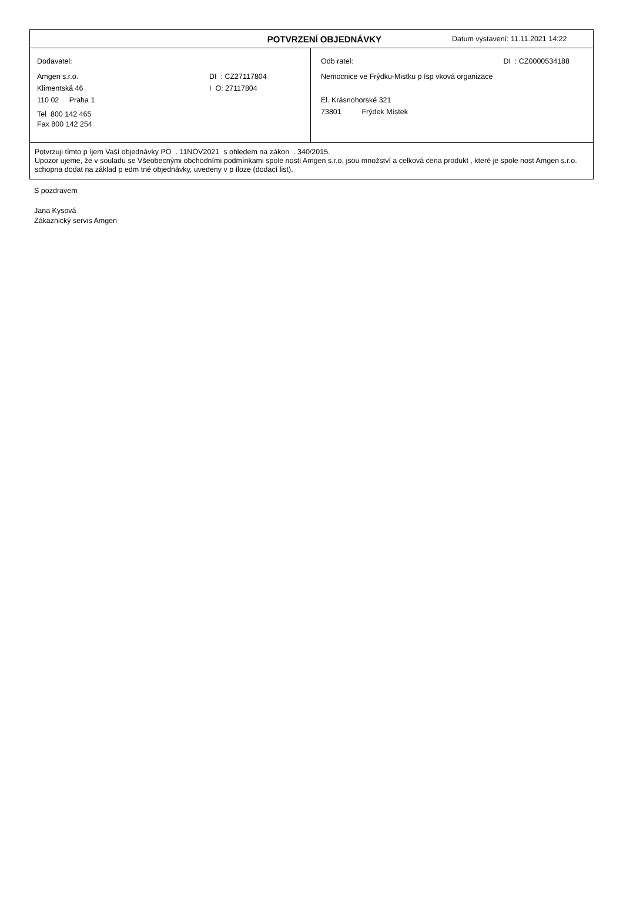POTVRZENÍ OBJEDNÁVKY
Datum vystavení: 11.11.2021 14:22
Dodavatel:
Amgen s.r.o.
Klimentská 46
110 02 Praha 1
Tel 800 142 465
Fax 800 142 254
DI : CZ27117804
I O: 27117804
Odb ratel: DI : CZ0000534188
Nemocnice ve Frýdku-Mistku p ísp vková organizace
El. Krásnohorské 321
73801 Frýdek Místek
Potvrzuji tímto p íjem Vaší objednávky PO . 11NOV2021 s ohledem na zákon . 340/2015.
Upozor ujeme, že v souladu se Všeobecnými obchodními podmínkami spole nosti Amgen s.r.o. jsou množství a celková cena produkt , které je spole nost Amgen s.r.o. schopna dodat na základ p edm tné objednávky, uvedeny v p íloze (dodací list).
S pozdravem
Jana Kysová
Zákaznický servis Amgen